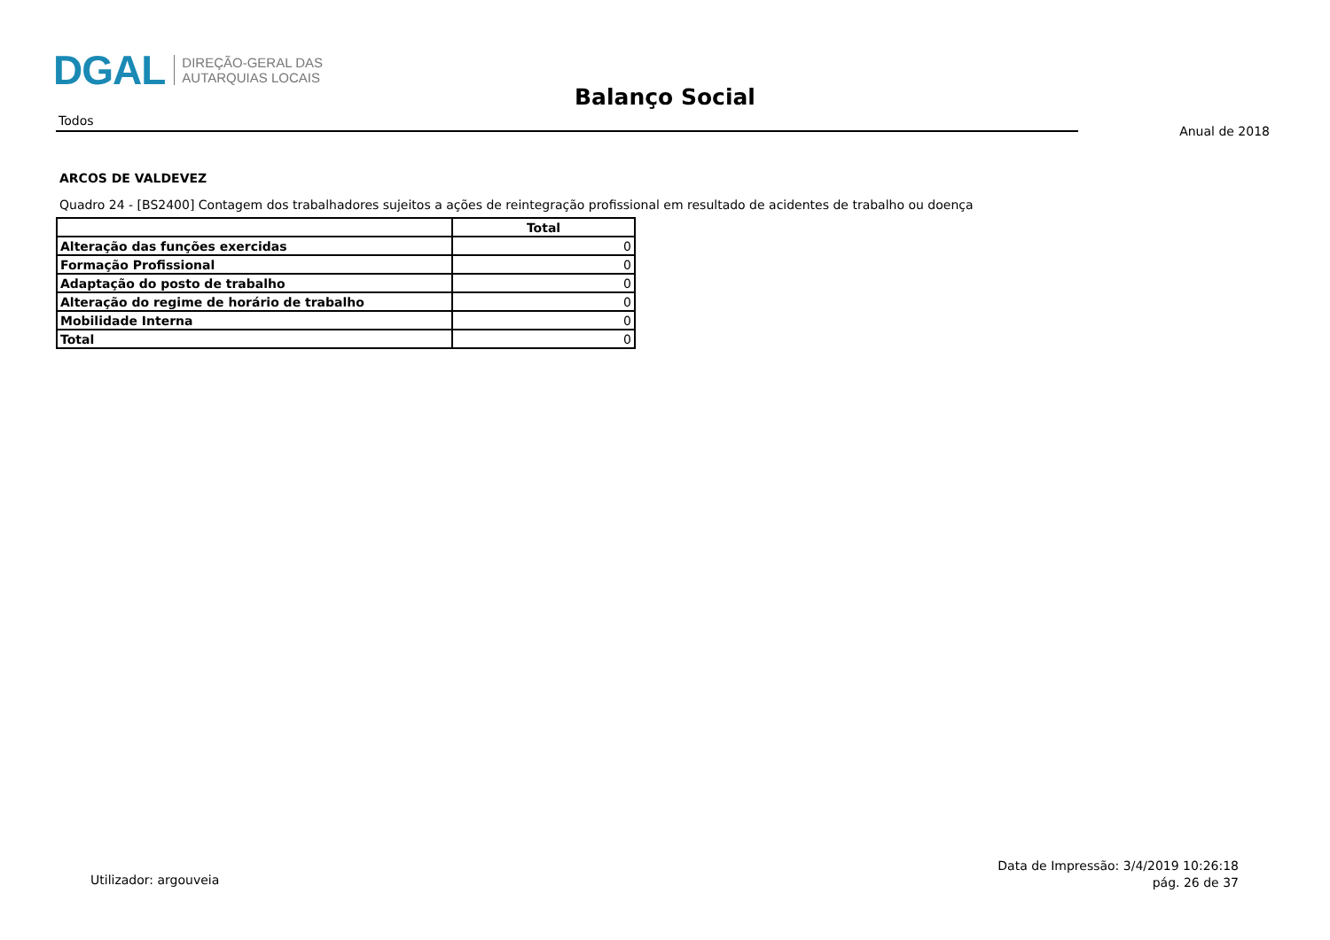DGAL
DIREÇÃO-GERAL DAS
AUTARQUIAS LOCAIS
Balanço Social
Todos
Anual de 2018
ARCOS DE VALDEVEZ
Quadro 24 - [BS2400] Contagem dos trabalhadores sujeitos a ações de reintegração profissional em resultado de acidentes de trabalho ou doença
| | Total |
| --- | --- |
| Alteração das funções exercidas | 0 |
| Formação Profissional | 0 |
| Adaptação do posto de trabalho | 0 |
| Alteração do regime de horário de trabalho | 0 |
| Mobilidade Interna | 0 |
| Total | 0 |
Utilizador: argouveia
Data de Impressão: 3/4/2019 10:26:18
pág. 26 de 37